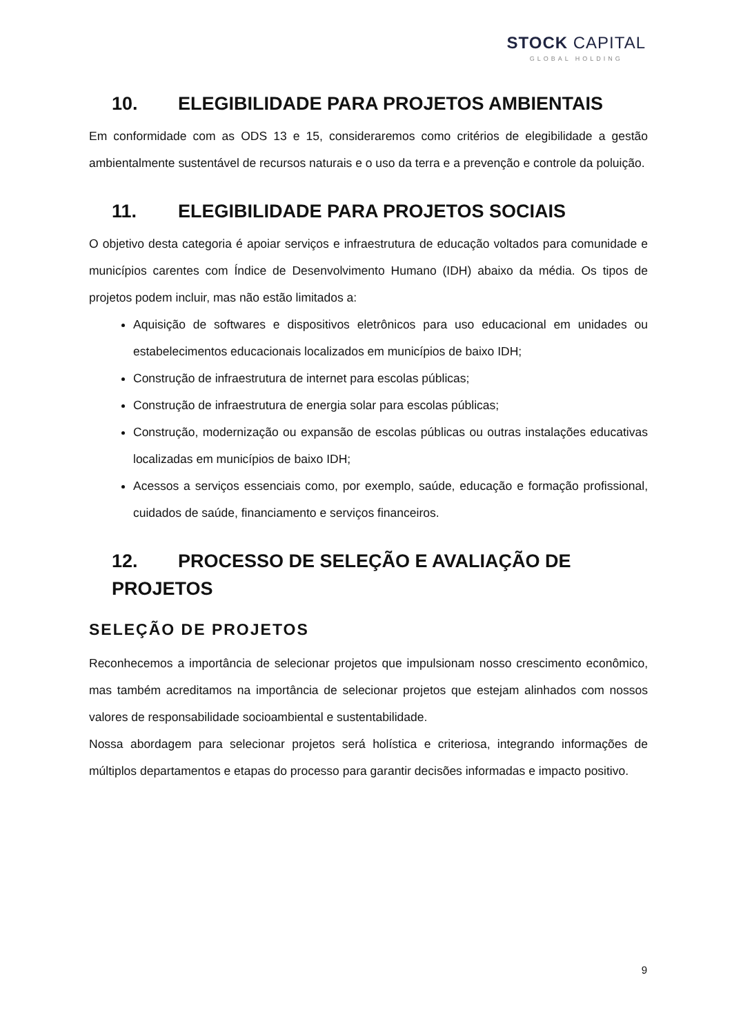STOCK CAPITAL
GLOBAL HOLDING
10. ELEGIBILIDADE PARA PROJETOS AMBIENTAIS
Em conformidade com as ODS 13 e 15, consideraremos como critérios de elegibilidade a gestão ambientalmente sustentável de recursos naturais e o uso da terra e a prevenção e controle da poluição.
11. ELEGIBILIDADE PARA PROJETOS SOCIAIS
O objetivo desta categoria é apoiar serviços e infraestrutura de educação voltados para comunidade e municípios carentes com Índice de Desenvolvimento Humano (IDH) abaixo da média. Os tipos de projetos podem incluir, mas não estão limitados a:
Aquisição de softwares e dispositivos eletrônicos para uso educacional em unidades ou estabelecimentos educacionais localizados em municípios de baixo IDH;
Construção de infraestrutura de internet para escolas públicas;
Construção de infraestrutura de energia solar para escolas públicas;
Construção, modernização ou expansão de escolas públicas ou outras instalações educativas localizadas em municípios de baixo IDH;
Acessos a serviços essenciais como, por exemplo, saúde, educação e formação profissional, cuidados de saúde, financiamento e serviços financeiros.
12. PROCESSO DE SELEÇÃO E AVALIAÇÃO DE PROJETOS
SELEÇÃO DE PROJETOS
Reconhecemos a importância de selecionar projetos que impulsionam nosso crescimento econômico, mas também acreditamos na importância de selecionar projetos que estejam alinhados com nossos valores de responsabilidade socioambiental e sustentabilidade.
Nossa abordagem para selecionar projetos será holística e criteriosa, integrando informações de múltiplos departamentos e etapas do processo para garantir decisões informadas e impacto positivo.
9